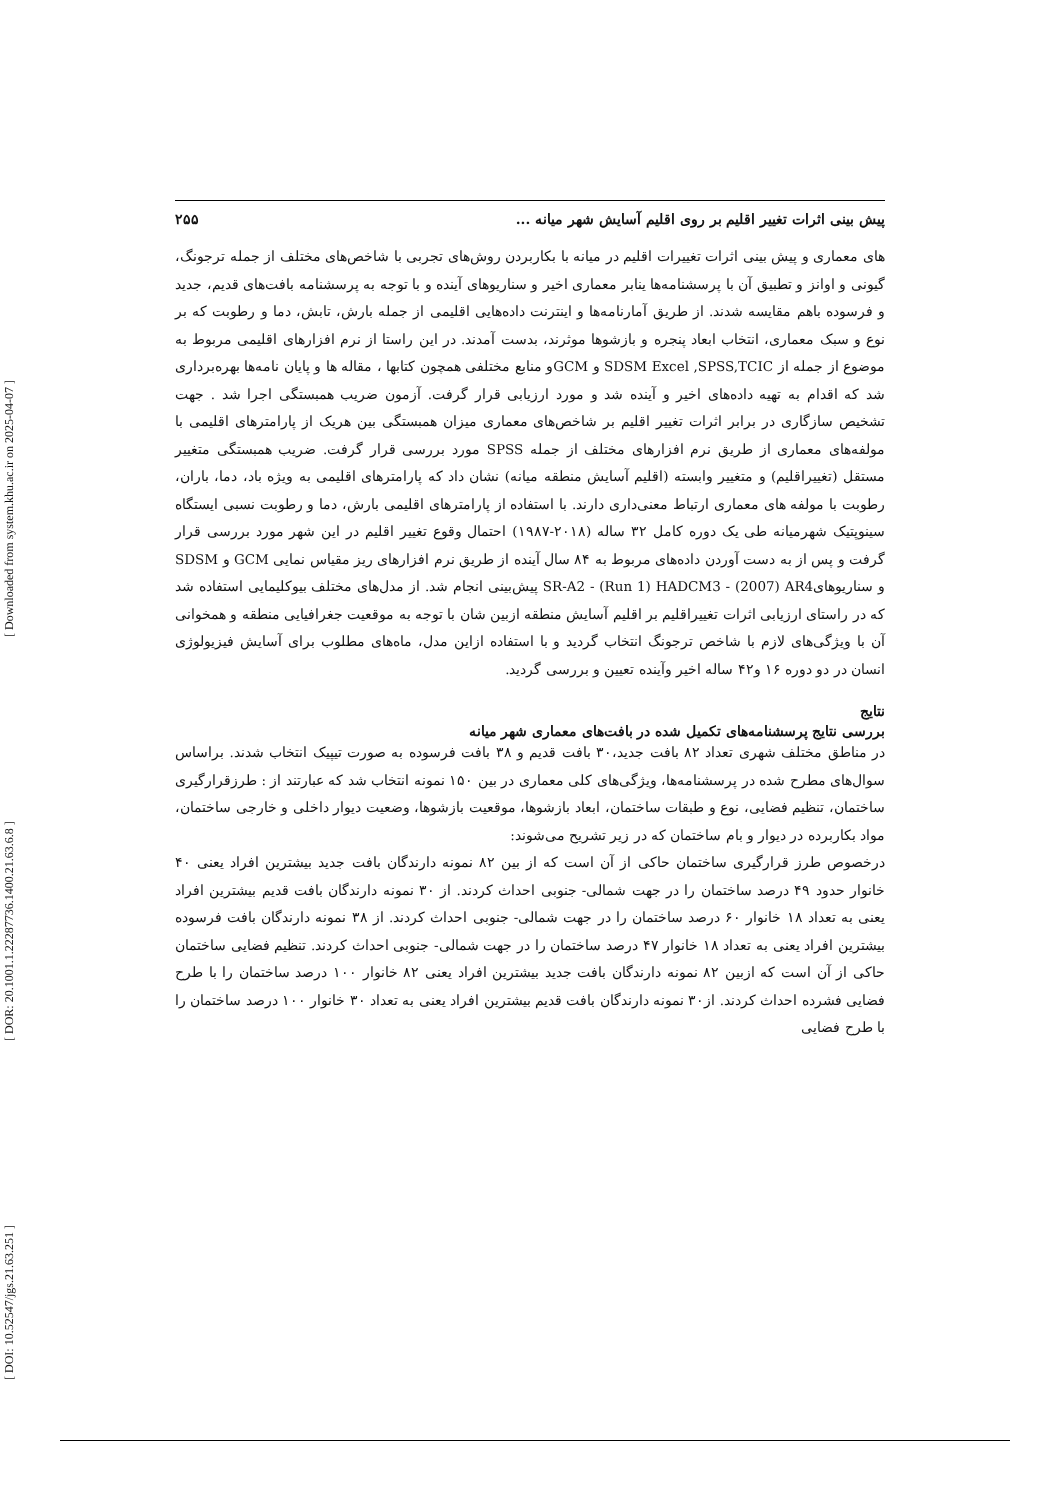[ DOI: 10.52547/jgs.21.63.251 ] [ DOR: 20.1001.1.22287736.1400.21.63.6.8 ] [ Downloaded from system.khu.ac.ir on 2025-04-07 ]
پیش بینی اثرات تغییر اقلیم بر روی اقلیم آسایش شهر میانه ... ۲۵۵
های معماری و پیش بینی اثرات تغییرات اقلیم در میانه با بکاربردن روش‌های تجربی با شاخص‌های مختلف از جمله ترجونگ، گیونی و اوانز و تطبیق آن با پرسشنامه‌ها ینابر معماری اخیر و سناریوهای آینده و با توجه به پرسشنامه بافت‌های قدیم، جدید و فرسوده باهم مقایسه شدند. از طریق آمارنامه‌ها و اینترنت داده‌هایی اقلیمی از جمله بارش، تابش، دما و رطوبت که بر نوع و سبک معماری، انتخاب ابعاد پنجره و بازشوها موثرند، بدست آمدند. در این راستا از نرم افزارهای اقلیمی مربوط به موضوع از جمله از SDSM Excel ,SPSS,TCIC و GCMو منابع مختلفی همچون کتابها ، مقاله ها و پایان نامه‌ها بهره‌برداری شد که اقدام به تهیه داده‌های اخیر و آینده شد و مورد ارزیابی قرار گرفت. آزمون ضریب همبستگی اجرا شد . جهت تشخیص سازگاری در برابر اثرات تغییر اقلیم بر شاخص‌های معماری میزان همبستگی بین هریک از پارامترهای اقلیمی با مولفه‌های معماری از طریق نرم افزارهای مختلف از جمله SPSS مورد بررسی قرار گرفت. ضریب همبستگی متغییر مستقل (تغییراقلیم) و متغییر وابسته (اقلیم آسایش منطقه میانه) نشان داد که پارامترهای اقلیمی به ویژه باد، دما، باران، رطوبت با مولفه های معماری ارتباط معنی‌داری دارند. با استفاده از پارامترهای اقلیمی بارش، دما و رطوبت نسبی ایستگاه سینوپتیک شهرمیانه طی یک دوره کامل ۳۲ ساله (۲۰۱۸-۱۹۸۷) احتمال وقوع تغییر اقلیم در این شهر مورد بررسی قرار گرفت و پس از به دست آوردن داده‌های مربوط به ۸۴ سال آینده از طریق نرم افزارهای ریز مقیاس نمایی GCM و SDSM و سناریوهایSR-A2 - (Run 1) HADCM3 - (2007) AR4 پیش‌بینی انجام شد. از مدل‌های مختلف بیوکلیمایی استفاده شد که در راستای ارزیابی اثرات تغییراقلیم بر اقلیم آسایش منطقه ازبین شان با توجه به موقعیت جغرافیایی منطقه و همخوانی آن با ویژگی‌های لازم با شاخص ترجونگ انتخاب گردید و با استفاده ازاین مدل، ماه‌های مطلوب برای آسایش فیزیولوژی انسان در دو دوره ۱۶ و۴۲ ساله اخیر وآینده تعیین و بررسی گردید.
نتایج
بررسی نتایج پرسشنامه‌های تکمیل شده در بافت‌های معماری شهر میانه
در مناطق مختلف شهری تعداد ۸۲ بافت جدید،۳۰ بافت قدیم و ۳۸ بافت فرسوده به صورت تیپیک انتخاب شدند. براساس سوال‌های مطرح شده در پرسشنامه‌ها، ویژگی‌های کلی معماری در بین ۱۵۰ نمونه انتخاب شد که عبارتند از : طرزقرارگیری ساختمان، تنظیم فضایی، نوع و طبقات ساختمان، ابعاد بازشوها، موقعیت بازشوها، وضعیت دیوار داخلی و خارجی ساختمان، مواد بکاربرده در دیوار و بام ساختمان که در زیر تشریح می‌شوند:
درخصوص طرز قرارگیری ساختمان حاکی از آن است که از بین ۸۲ نمونه دارندگان بافت جدید بیشترین افراد یعنی ۴۰ خانوار حدود ۴۹ درصد ساختمان را در جهت شمالی- جنوبی احداث کردند. از ۳۰ نمونه دارندگان بافت قدیم بیشترین افراد یعنی به تعداد ۱۸ خانوار ۶۰ درصد ساختمان را در جهت شمالی- جنوبی احداث کردند. از ۳۸ نمونه دارندگان بافت فرسوده بیشترین افراد یعنی به تعداد ۱۸ خانوار ۴۷ درصد ساختمان را در جهت شمالی- جنوبی احداث کردند. تنظیم فضایی ساختمان حاکی از آن است که ازبین ۸۲ نمونه دارندگان بافت جدید بیشترین افراد یعنی ۸۲ خانوار ۱۰۰ درصد ساختمان را با طرح فضایی فشرده احداث کردند. از۳۰ نمونه دارندگان بافت قدیم بیشترین افراد یعنی به تعداد ۳۰ خانوار ۱۰۰ درصد ساختمان را با طرح فضایی